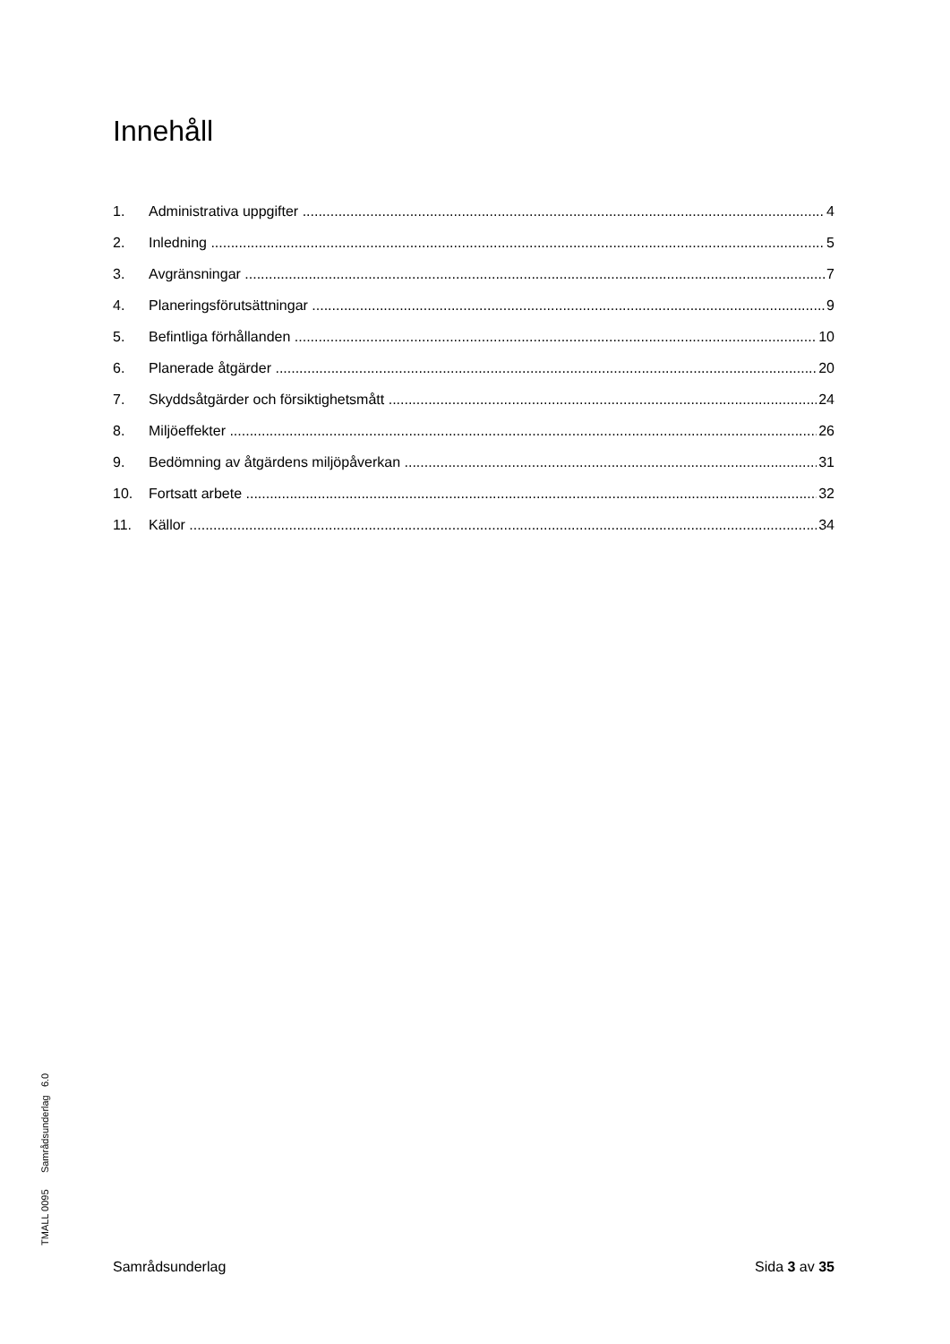Innehåll
1. Administrativa uppgifter 4
2. Inledning 5
3. Avgränsningar 7
4. Planeringsförutsättningar 9
5. Befintliga förhållanden 10
6. Planerade åtgärder 20
7. Skyddsåtgärder och försiktighetsmått 24
8. Miljöeffekter 26
9. Bedömning av åtgärdens miljöpåverkan 31
10. Fortsatt arbete 32
11. Källor 34
TMALL 0095 Samrådsunderlag 6.0
Samrådsunderlag Sida 3 av 35